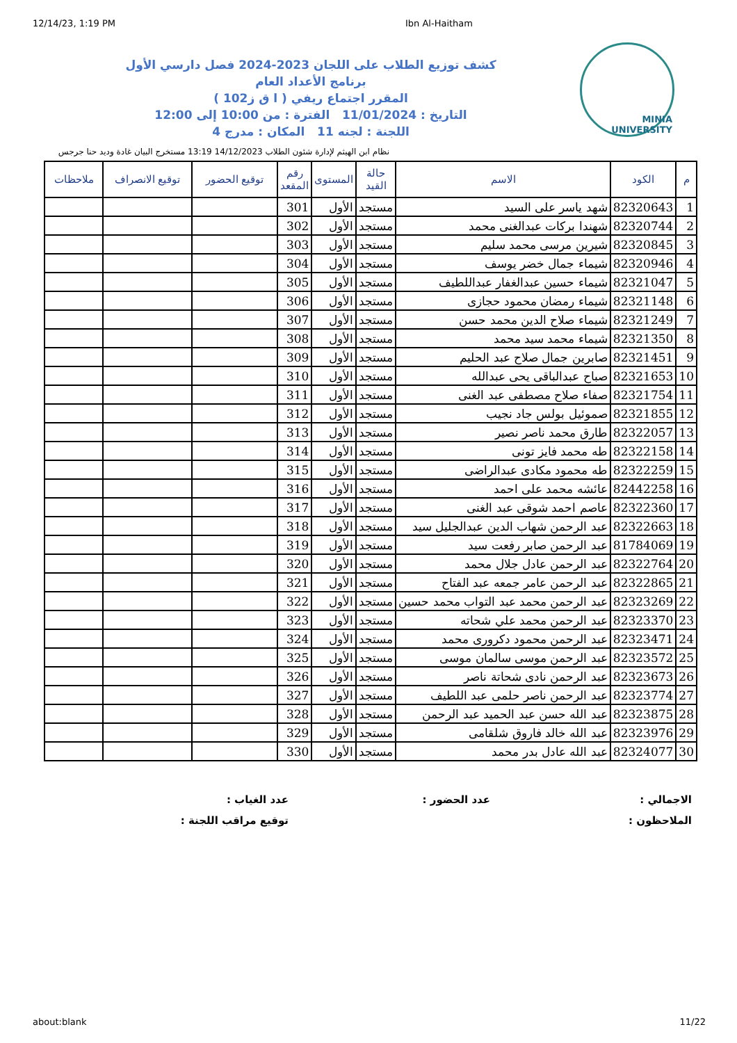12/14/23, 1:19 PM Ibn Al-Haitham
MINIA UNIVERSITY
كشف توزيع الطلاب على اللجان 2023-2024 فصل دارسي الأول
برنامج الأعداد العام
المقرر اجتماع ريفي ( ا ق ز102 )
التاريخ : 11/01/2024 الفترة : من 10:00 إلى 12:00
اللجنة : لجنه 11 المكان : مدرج 4
نظام ابن الهيثم لإدارة شئون الطلاب 14/12/2023 13:19 مستخرج البيان غادة وديد حنا جرجس
| م | الكود | الاسم | حالة القيد | المستوى | رقم المقعد | توقيع الحضور | توقيع الانصراف | ملاحظات |
| --- | --- | --- | --- | --- | --- | --- | --- | --- |
| 1 | 82320643 | شهد ياسر على السيد | مستجد | الأول | 301 | | | |
| 2 | 82320744 | شهندا بركات عبدالغنى محمد | مستجد | الأول | 302 | | | |
| 3 | 82320845 | شيرين مرسى محمد سليم | مستجد | الأول | 303 | | | |
| 4 | 82320946 | شيماء جمال خضر يوسف | مستجد | الأول | 304 | | | |
| 5 | 82321047 | شيماء حسين عبدالغفار عبداللطيف | مستجد | الأول | 305 | | | |
| 6 | 82321148 | شيماء رمضان محمود حجازى | مستجد | الأول | 306 | | | |
| 7 | 82321249 | شيماء صلاح الدين محمد حسن | مستجد | الأول | 307 | | | |
| 8 | 82321350 | شيماء محمد سيد محمد | مستجد | الأول | 308 | | | |
| 9 | 82321451 | صابرين جمال صلاح عبد الحليم | مستجد | الأول | 309 | | | |
| 10 | 82321653 | صباح عبدالباقى يحى عبدالله | مستجد | الأول | 310 | | | |
| 11 | 82321754 | صفاء صلاح مصطفى عبد الغنى | مستجد | الأول | 311 | | | |
| 12 | 82321855 | صموئيل بولس جاد نجيب | مستجد | الأول | 312 | | | |
| 13 | 82322057 | طارق محمد ناصر نصير | مستجد | الأول | 313 | | | |
| 14 | 82322158 | طه محمد فايز تونى | مستجد | الأول | 314 | | | |
| 15 | 82322259 | طه محمود مكادى عبدالراضى | مستجد | الأول | 315 | | | |
| 16 | 82442258 | عائشه محمد على احمد | مستجد | الأول | 316 | | | |
| 17 | 82322360 | عاصم احمد شوقى عبد الغنى | مستجد | الأول | 317 | | | |
| 18 | 82322663 | عبد الرحمن شهاب الدين عبدالجليل سيد | مستجد | الأول | 318 | | | |
| 19 | 81784069 | عبد الرحمن صابر رفعت سيد | مستجد | الأول | 319 | | | |
| 20 | 82322764 | عبد الرحمن عادل جلال محمد | مستجد | الأول | 320 | | | |
| 21 | 82322865 | عبد الرحمن عامر جمعه عبد الفتاح | مستجد | الأول | 321 | | | |
| 22 | 82323269 | عبد الرحمن محمد عبد التواب محمد حسين | مستجد | الأول | 322 | | | |
| 23 | 82323370 | عبد الرحمن محمد علي شحاته | مستجد | الأول | 323 | | | |
| 24 | 82323471 | عبد الرحمن محمود دكرورى محمد | مستجد | الأول | 324 | | | |
| 25 | 82323572 | عبد الرحمن موسى سالمان موسى | مستجد | الأول | 325 | | | |
| 26 | 82323673 | عبد الرحمن نادى شحاتة ناصر | مستجد | الأول | 326 | | | |
| 27 | 82323774 | عبد الرحمن ناصر حلمى عبد اللطيف | مستجد | الأول | 327 | | | |
| 28 | 82323875 | عبد الله حسن عبد الحميد عبد الرحمن | مستجد | الأول | 328 | | | |
| 29 | 82323976 | عبد الله خالد فاروق شلقامى | مستجد | الأول | 329 | | | |
| 30 | 82324077 | عبد الله عادل بدر محمد | مستجد | الأول | 330 | | | |
الاجمالي : عدد الحضور : عدد الغياب :
الملاحظون : توقيع مراقب اللجنة :
about:blank 11/22